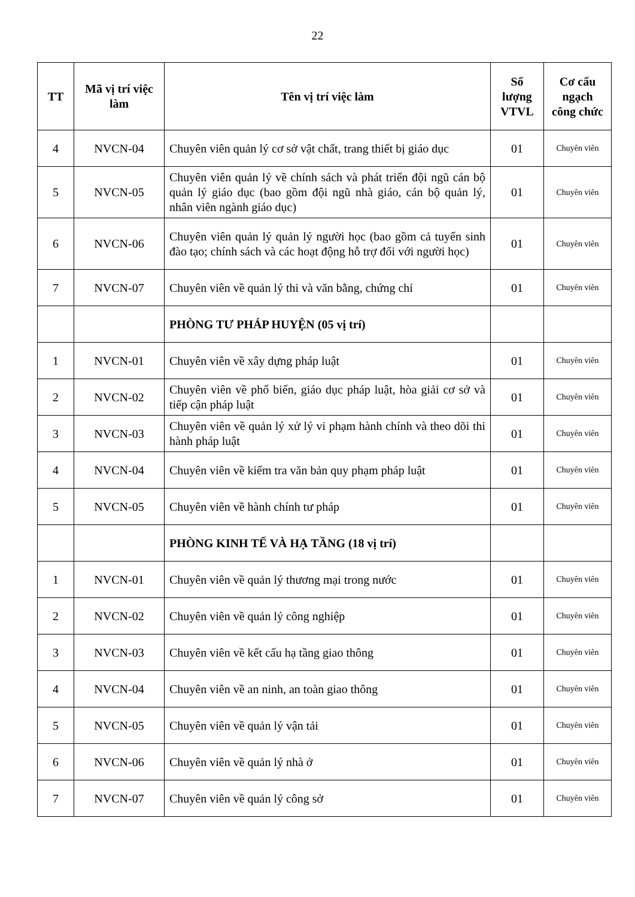22
| TT | Mã vị trí việc làm | Tên vị trí việc làm | Số lượng VTVL | Cơ cấu ngạch công chức |
| --- | --- | --- | --- | --- |
| 4 | NVCN-04 | Chuyên viên quản lý cơ sở vật chất, trang thiết bị giáo dục | 01 | Chuyên viên |
| 5 | NVCN-05 | Chuyên viên quản lý về chính sách và phát triển đội ngũ cán bộ quản lý giáo dục (bao gồm đội ngũ nhà giáo, cán bộ quản lý, nhân viên ngành giáo dục) | 01 | Chuyên viên |
| 6 | NVCN-06 | Chuyên viên quản lý quản lý người học (bao gồm cả tuyển sinh đào tạo; chính sách và các hoạt động hỗ trợ đối với người học) | 01 | Chuyên viên |
| 7 | NVCN-07 | Chuyên viên về quản lý thi và văn bằng, chứng chỉ | 01 | Chuyên viên |
| | | PHÒNG TƯ PHÁP HUYỆN (05 vị trí) | | |
| 1 | NVCN-01 | Chuyên viên về xây dựng pháp luật | 01 | Chuyên viên |
| 2 | NVCN-02 | Chuyên viên về phổ biến, giáo dục pháp luật, hòa giải cơ sở và tiếp cận pháp luật | 01 | Chuyên viên |
| 3 | NVCN-03 | Chuyên viên về quản lý xử lý vi phạm hành chính và theo dõi thi hành pháp luật | 01 | Chuyên viên |
| 4 | NVCN-04 | Chuyên viên về kiểm tra văn bản quy phạm pháp luật | 01 | Chuyên viên |
| 5 | NVCN-05 | Chuyên viên về hành chính tư pháp | 01 | Chuyên viên |
| | | PHÒNG KINH TẾ VÀ HẠ TẦNG (18 vị trí) | | |
| 1 | NVCN-01 | Chuyên viên về quản lý thương mại trong nước | 01 | Chuyên viên |
| 2 | NVCN-02 | Chuyên viên về quản lý công nghiệp | 01 | Chuyên viên |
| 3 | NVCN-03 | Chuyên viên về kết cấu hạ tầng giao thông | 01 | Chuyên viên |
| 4 | NVCN-04 | Chuyên viên về an ninh, an toàn giao thông | 01 | Chuyên viên |
| 5 | NVCN-05 | Chuyên viên về quản lý vận tải | 01 | Chuyên viên |
| 6 | NVCN-06 | Chuyên viên về quản lý nhà ở | 01 | Chuyên viên |
| 7 | NVCN-07 | Chuyên viên về quản lý công sở | 01 | Chuyên viên |